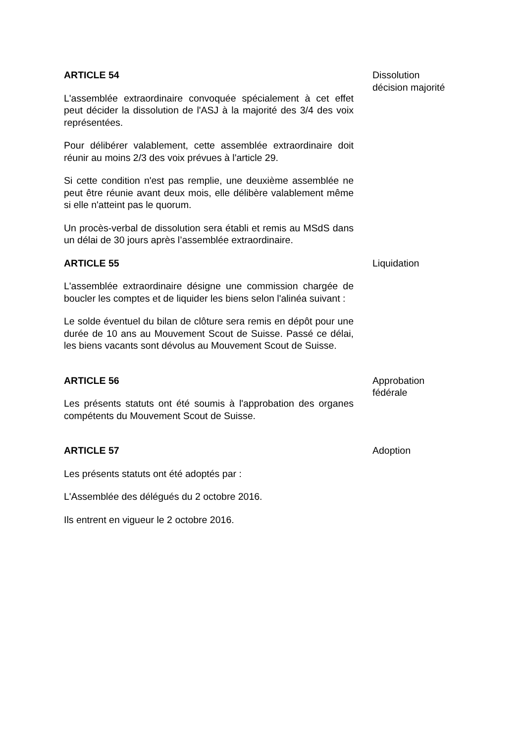ARTICLE 54
L'assemblée extraordinaire convoquée spécialement à cet effet peut décider la dissolution de l'ASJ à la majorité des 3/4 des voix représentées.
Pour délibérer valablement, cette assemblée extraordinaire doit réunir au moins 2/3 des voix prévues à l'article 29.
Si cette condition n'est pas remplie, une deuxième assemblée ne peut être réunie avant deux mois, elle délibère valablement même si elle n'atteint pas le quorum.
Un procès-verbal de dissolution sera établi et remis au MSdS dans un délai de 30 jours après l’assemblée extraordinaire.
Dissolution
décision majorité
ARTICLE 55
L'assemblée extraordinaire désigne une commission chargée de boucler les comptes et de liquider les biens selon l'alinéa suivant :
Le solde éventuel du bilan de clôture sera remis en dépôt pour une durée de 10 ans au Mouvement Scout de Suisse. Passé ce délai, les biens vacants sont dévolus au Mouvement Scout de Suisse.
Liquidation
ARTICLE 56
Les présents statuts ont été soumis à l'approbation des organes compétents du Mouvement Scout de Suisse.
Approbation
fédérale
ARTICLE 57
Les présents statuts ont été adoptés par :
L'Assemblée des délégués du 2 octobre 2016.
Ils entrent en vigueur le 2 octobre 2016.
Adoption